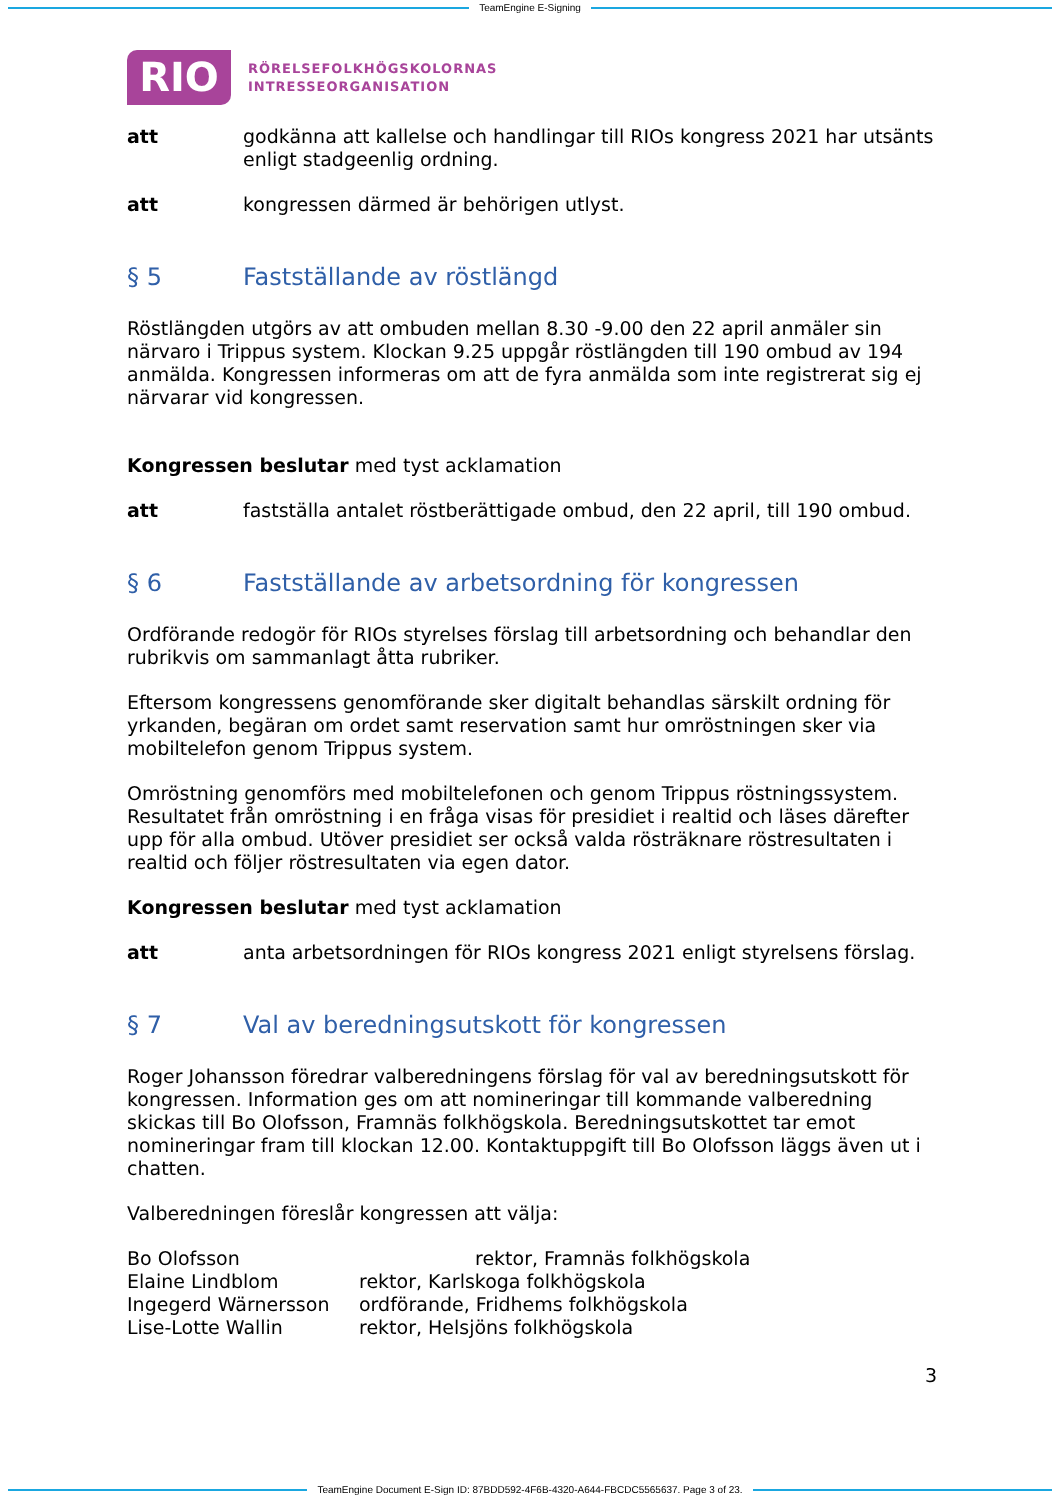TeamEngine E-Signing
RIO
RÖRELSEFOLKHÖGSKOLORNAS
INTRESSEORGANISATION
att godkänna att kallelse och handlingar till RIOs kongress 2021 har utsänts enligt stadgeenlig ordning.
att kongressen därmed är behörigen utlyst.
§ 5 Fastställande av röstlängd
Röstlängden utgörs av att ombuden mellan 8.30 -9.00 den 22 april anmäler sin närvaro i Trippus system. Klockan 9.25 uppgår röstlängden till 190 ombud av 194 anmälda. Kongressen informeras om att de fyra anmälda som inte registrerat sig ej närvarar vid kongressen.
Kongressen beslutar med tyst acklamation
att fastställa antalet röstberättigade ombud, den 22 april, till 190 ombud.
§ 6 Fastställande av arbetsordning för kongressen
Ordförande redogör för RIOs styrelses förslag till arbetsordning och behandlar den rubrikvis om sammanlagt åtta rubriker.
Eftersom kongressens genomförande sker digitalt behandlas särskilt ordning för yrkanden, begäran om ordet samt reservation samt hur omröstningen sker via mobiltelefon genom Trippus system.
Omröstning genomförs med mobiltelefonen och genom Trippus röstningssystem. Resultatet från omröstning i en fråga visas för presidiet i realtid och läses därefter upp för alla ombud. Utöver presidiet ser också valda rösträknare röstresultaten i realtid och följer röstresultaten via egen dator.
Kongressen beslutar med tyst acklamation
att anta arbetsordningen för RIOs kongress 2021 enligt styrelsens förslag.
§ 7 Val av beredningsutskott för kongressen
Roger Johansson föredrar valberedningens förslag för val av beredningsutskott för kongressen. Information ges om att nomineringar till kommande valberedning skickas till Bo Olofsson, Framnäs folkhögskola. Beredningsutskottet tar emot nomineringar fram till klockan 12.00. Kontaktuppgift till Bo Olofsson läggs även ut i chatten.
Valberedningen föreslår kongressen att välja:
| Bo Olofsson | rektor, Framnäs folkhögskola |
| Elaine Lindblom | rektor, Karlskoga folkhögskola |
| Ingegerd Wärnersson | ordförande, Fridhems folkhögskola |
| Lise-Lotte Wallin | rektor, Helsjöns folkhögskola |
3
TeamEngine Document E-Sign ID: 87BDD592-4F6B-4320-A644-FBCDC5565637. Page 3 of 23.